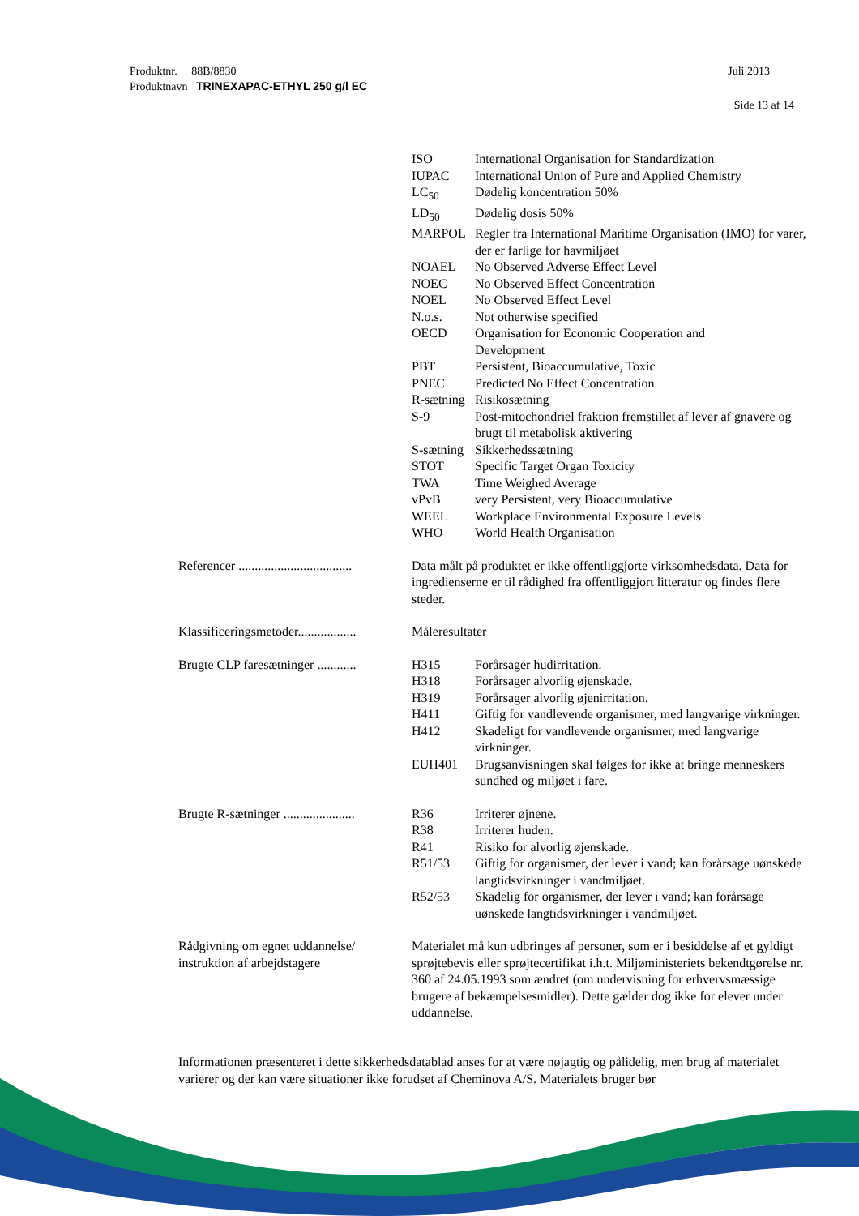Juli 2013
Produktnr. 88B/8830
Produktnavn TRINEXAPAC-ETHYL 250 g/l EC
Side 13 af 14
ISO International Organisation for Standardization
IUPAC International Union of Pure and Applied Chemistry
LC<sub>50</sub> Dødelig koncentration 50%
LD<sub>50</sub> Dødelig dosis 50%
MARPOL Regler fra International Maritime Organisation (IMO) for varer, der er farlige for havmiljøet
NOAEL No Observed Adverse Effect Level
NOEC No Observed Effect Concentration
NOEL No Observed Effect Level
N.o.s. Not otherwise specified
OECD Organisation for Economic Cooperation and
Development
PBT Persistent, Bioaccumulative, Toxic
PNEC Predicted No Effect Concentration
R-sætning Risikosætning
S-9 Post-mitochondriel fraktion fremstillet af lever af gnavere og brugt til metabolisk aktivering
S-sætning Sikkerhedssætning
STOT Specific Target Organ Toxicity
TWA Time Weighed Average
vPvB very Persistent, very Bioaccumulative
WEEL Workplace Environmental Exposure Levels
WHO World Health Organisation
Referencer ...................................
Data målt på produktet er ikke offentliggjorte virksomhedsdata. Data for ingredienserne er til rådighed fra offentliggjort litteratur og findes flere steder.
Klassificeringsmetoder..................
Måleresultater
Brugte CLP faresætninger ............
H315 Forårsager hudirritation.
H318 Forårsager alvorlig øjenskade.
H319 Forårsager alvorlig øjenirritation.
H411 Giftig for vandlevende organismer, med langvarige virkninger.
H412 Skadeligt for vandlevende organismer, med langvarige virkninger.
EUH401 Brugsanvisningen skal følges for ikke at bringe menneskers sundhed og miljøet i fare.
Brugte R-sætninger ......................
R36 Irriterer øjnene.
R38 Irriterer huden.
R41 Risiko for alvorlig øjenskade.
R51/53 Giftig for organismer, der lever i vand; kan forårsage uønskede langtidsvirkninger i vandmiljøet.
R52/53 Skadelig for organismer, der lever i vand; kan forårsage uønskede langtidsvirkninger i vandmiljøet.
Rådgivning om egnet uddannelse/
instruktion af arbejdstagere
Materialet må kun udbringes af personer, som er i besiddelse af et gyldigt sprøjtebevis eller sprøjtecertifikat i.h.t. Miljøministeriets bekendtgørelse nr. 360 af 24.05.1993 som ændret (om undervisning for erhvervsmæssige brugere af bekæmpelsesmidler). Dette gælder dog ikke for elever under uddannelse.
Informationen præsenteret i dette sikkerhedsdatablad anses for at være nøjagtig og pålidelig, men brug af materialet varierer og der kan være situationer ikke forudset af Cheminova A/S. Materialets bruger bør